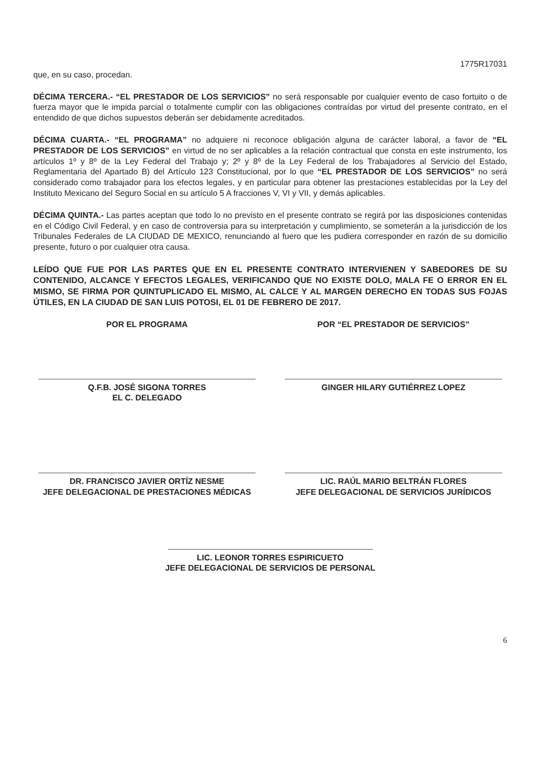1775R17031
que, en su caso, procedan.
DÉCIMA TERCERA.- “EL PRESTADOR DE LOS SERVICIOS” no será responsable por cualquier evento de caso fortuito o de fuerza mayor que le impida parcial o totalmente cumplir con las obligaciones contraídas por virtud del presente contrato, en el entendido de que dichos supuestos deberán ser debidamente acreditados.
DÉCIMA CUARTA.- “EL PROGRAMA” no adquiere ni reconoce obligación alguna de carácter laboral, a favor de “EL PRESTADOR DE LOS SERVICIOS” en virtud de no ser aplicables a la relación contractual que consta en este instrumento, los artículos 1º y 8º de la Ley Federal del Trabajo y; 2º y 8º de la Ley Federal de los Trabajadores al Servicio del Estado, Reglamentaria del Apartado B) del Artículo 123 Constitucional, por lo que “EL PRESTADOR DE LOS SERVICIOS” no será considerado como trabajador para los efectos legales, y en particular para obtener las prestaciones establecidas por la Ley del Instituto Mexicano del Seguro Social en su artículo 5 A fracciones V, VI y VII, y demás aplicables.
DÉCIMA QUINTA.- Las partes aceptan que todo lo no previsto en el presente contrato se regirá por las disposiciones contenidas en el Código Civil Federal, y en caso de controversia para su interpretación y cumplimiento, se someterán a la jurisdicción de los Tribunales Federales de LA CIUDAD DE MEXICO, renunciando al fuero que les pudiera corresponder en razón de su domicilio presente, futuro o por cualquier otra causa.
LEÍDO QUE FUE POR LAS PARTES QUE EN EL PRESENTE CONTRATO INTERVIENEN Y SABEDORES DE SU CONTENIDO, ALCANCE Y EFECTOS LEGALES, VERIFICANDO QUE NO EXISTE DOLO, MALA FE O ERROR EN EL MISMO, SE FIRMA POR QUINTUPLICADO EL MISMO, AL CALCE Y AL MARGEN DERECHO EN TODAS SUS FOJAS ÚTILES, EN LA CIUDAD DE SAN LUIS POTOSI, EL 01 DE FEBRERO DE 2017.
POR EL PROGRAMA
Q.F.B. JOSÉ SIGONA TORRES
EL C. DELEGADO
POR “EL PRESTADOR DE SERVICIOS”
GINGER HILARY GUTIÉRREZ LOPEZ
DR. FRANCISCO JAVIER ORTÍZ NESME
JEFE DELEGACIONAL DE PRESTACIONES MÉDICAS
LIC. RAÚL MARIO BELTRÁN FLORES
JEFE DELEGACIONAL DE SERVICIOS JURÍDICOS
LIC. LEONOR TORRES ESPIRICUETO
JEFE DELEGACIONAL DE SERVICIOS DE PERSONAL
6